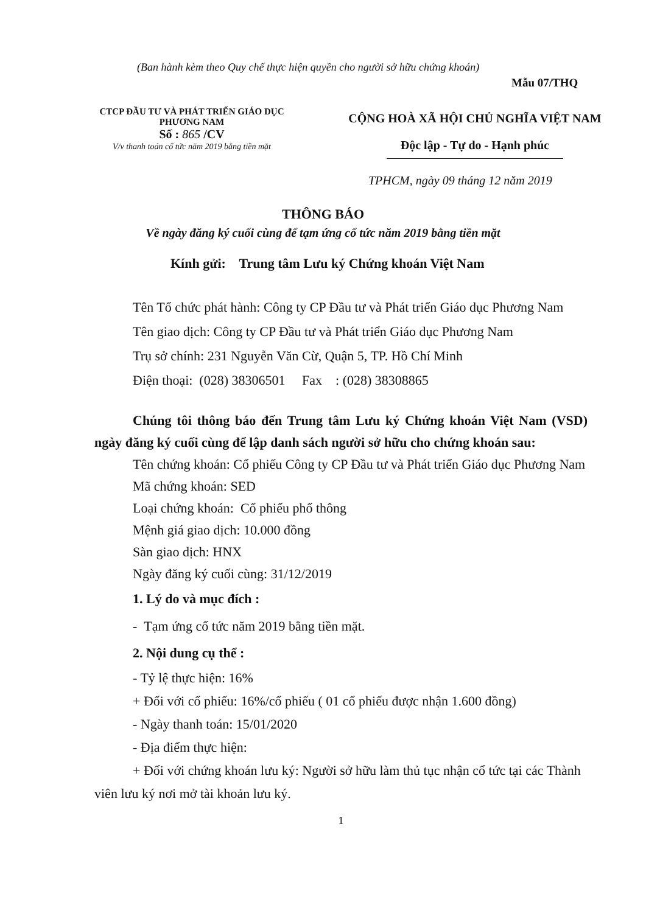(Ban hành kèm theo Quy chế thực hiện quyền cho người sở hữu chứng khoán)
Mẫu 07/THQ
CTCP ĐẦU TƯ VÀ PHÁT TRIỂN GIÁO DỤC
PHƯƠNG NAM
Số : 865 /CV
V/v thanh toán cổ tức năm 2019 bằng tiền mặt
CỘNG HOÀ XÃ HỘI CHỦ NGHĨA VIỆT NAM
Độc lập - Tự do - Hạnh phúc
TPHCM, ngày 09 tháng 12 năm 2019
THÔNG BÁO
Về ngày đăng ký cuối cùng để tạm ứng cổ tức năm 2019 bằng tiền mặt
Kính gửi: Trung tâm Lưu ký Chứng khoán Việt Nam
Tên Tổ chức phát hành: Công ty CP Đầu tư và Phát triển Giáo dục Phương Nam
Tên giao dịch: Công ty CP Đầu tư và Phát triển Giáo dục Phương Nam
Trụ sở chính: 231 Nguyễn Văn Cừ, Quận 5, TP. Hồ Chí Minh
Điện thoại: (028) 38306501 Fax : (028) 38308865
Chúng tôi thông báo đến Trung tâm Lưu ký Chứng khoán Việt Nam (VSD) ngày đăng ký cuối cùng để lập danh sách người sở hữu cho chứng khoán sau:
Tên chứng khoán: Cổ phiếu Công ty CP Đầu tư và Phát triển Giáo dục Phương Nam
Mã chứng khoán: SED
Loại chứng khoán: Cổ phiếu phổ thông
Mệnh giá giao dịch: 10.000 đồng
Sàn giao dịch: HNX
Ngày đăng ký cuối cùng: 31/12/2019
1. Lý do và mục đích :
- Tạm ứng cổ tức năm 2019 bằng tiền mặt.
2. Nội dung cụ thể :
- Tỷ lệ thực hiện: 16%
+ Đối với cổ phiếu: 16%/cổ phiếu ( 01 cổ phiếu được nhận 1.600 đồng)
- Ngày thanh toán: 15/01/2020
- Địa điểm thực hiện:
+ Đối với chứng khoán lưu ký: Người sở hữu làm thủ tục nhận cổ tức tại các Thành viên lưu ký nơi mở tài khoản lưu ký.
1